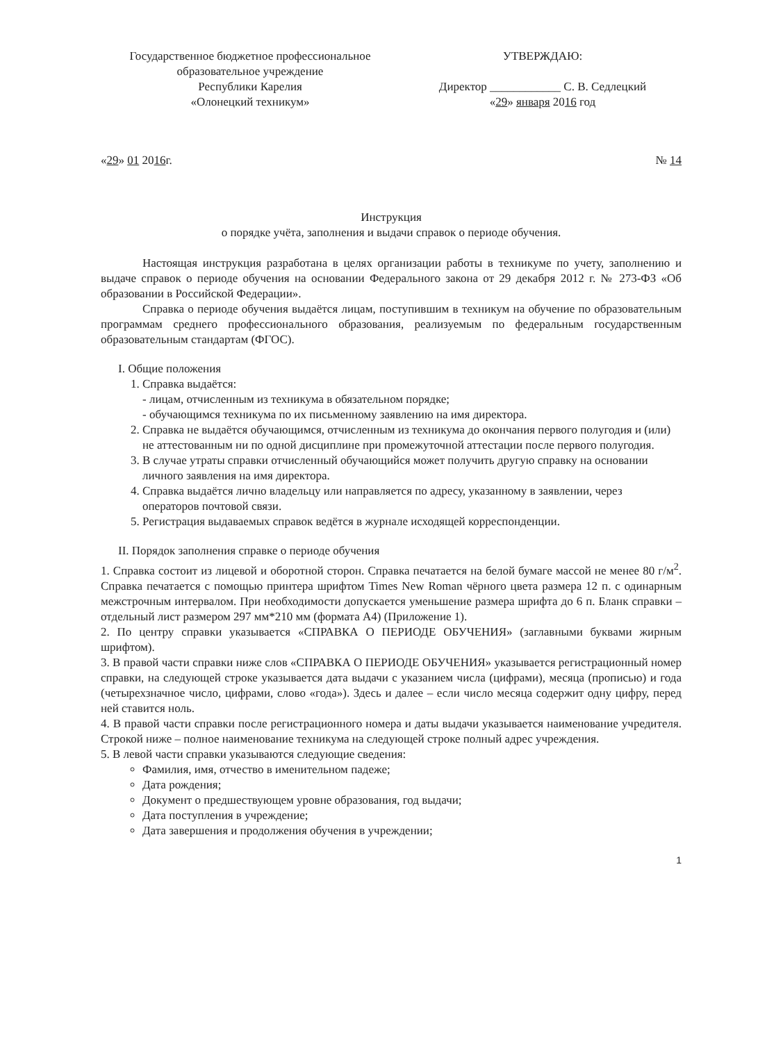Государственное бюджетное профессиональное
образовательное учреждение
Республики Карелия
«Олонецкий техникум»
УТВЕРЖДАЮ:
Директор ____________ С. В. Седлецкий
«29» января 2016 год
«29» 01 2016г. № 14
Инструкция
о порядке учёта, заполнения и выдачи справок о периоде обучения.
Настоящая инструкция разработана в целях организации работы в техникуме по учету, заполнению и выдаче справок о периоде обучения на основании Федерального закона от 29 декабря 2012 г. № 273-ФЗ «Об образовании в Российской Федерации».
Справка о периоде обучения выдаётся лицам, поступившим в техникум на обучение по образовательным программам среднего профессионального образования, реализуемым по федеральным государственным образовательным стандартам (ФГОС).
I. Общие положения
1. Справка выдаётся:
- лицам, отчисленным из техникума в обязательном порядке;
- обучающимся техникума по их письменному заявлению на имя директора.
2. Справка не выдаётся обучающимся, отчисленным из техникума до окончания первого полугодия и (или) не аттестованным ни по одной дисциплине при промежуточной аттестации после первого полугодия.
3. В случае утраты справки отчисленный обучающийся может получить другую справку на основании личного заявления на имя директора.
4. Справка выдаётся лично владельцу или направляется по адресу, указанному в заявлении, через операторов почтовой связи.
5. Регистрация выдаваемых справок ведётся в журнале исходящей корреспонденции.
II. Порядок заполнения справке о периоде обучения
1. Справка состоит из лицевой и оборотной сторон. Справка печатается на белой бумаге массой не менее 80 г/м<sup>2</sup>. Справка печатается с помощью принтера шрифтом Times New Roman чёрного цвета размера 12 п. с одинарным межстрочным интервалом. При необходимости допускается уменьшение размера шрифта до 6 п. Бланк справки – отдельный лист размером 297 мм*210 мм (формата А4) (Приложение 1).
2. По центру справки указывается «СПРАВКА О ПЕРИОДЕ ОБУЧЕНИЯ» (заглавными буквами жирным шрифтом).
3. В правой части справки ниже слов «СПРАВКА О ПЕРИОДЕ ОБУЧЕНИЯ» указывается регистрационный номер справки, на следующей строке указывается дата выдачи с указанием числа (цифрами), месяца (прописью) и года (четырехзначное число, цифрами, слово «года»). Здесь и далее – если число месяца содержит одну цифру, перед ней ставится ноль.
4. В правой части справки после регистрационного номера и даты выдачи указывается наименование учредителя. Строкой ниже – полное наименование техникума на следующей строке полный адрес учреждения.
5. В левой части справки указываются следующие сведения:
Фамилия, имя, отчество в именительном падеже;
Дата рождения;
Документ о предшествующем уровне образования, год выдачи;
Дата поступления в учреждение;
Дата завершения и продолжения обучения в учреждении;
1